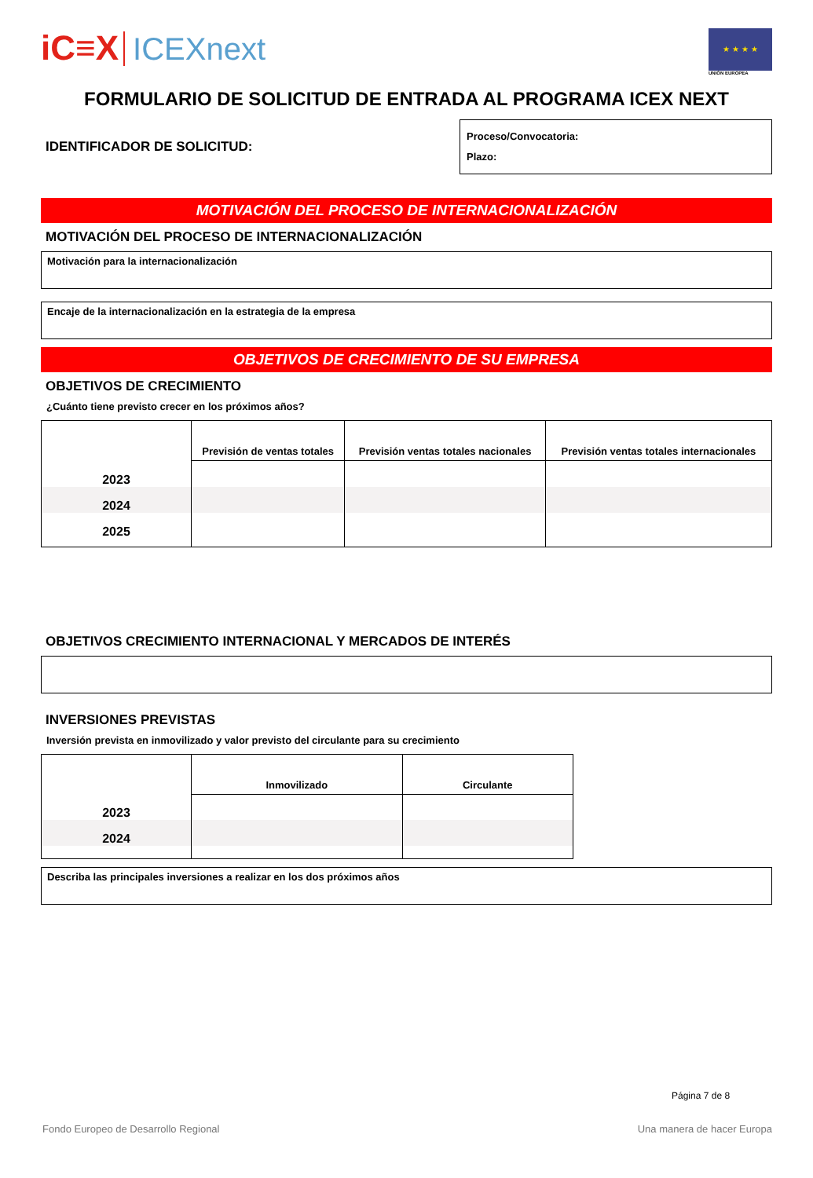iC≡X ICEXnext
★ ★ ★ ★
UNIÓN EUROPEA
FORMULARIO DE SOLICITUD DE ENTRADA AL PROGRAMA ICEX NEXT
IDENTIFICADOR DE SOLICITUD:
Proceso/Convocatoria:
Plazo:
MOTIVACIÓN DEL PROCESO DE INTERNACIONALIZACIÓN
MOTIVACIÓN DEL PROCESO DE INTERNACIONALIZACIÓN
Motivación para la internacionalización
Encaje de la internacionalización en la estrategia de la empresa
OBJETIVOS DE CRECIMIENTO DE SU EMPRESA
OBJETIVOS DE CRECIMIENTO
¿Cuánto tiene previsto crecer en los próximos años?
| | Previsión de ventas totales | Previsión ventas totales nacionales | Previsión ventas totales internacionales |
| --- | --- | --- | --- |
| 2023 | | | |
| 2024 | | | |
| 2025 | | | |
OBJETIVOS CRECIMIENTO INTERNACIONAL Y MERCADOS DE INTERÉS
INVERSIONES PREVISTAS
Inversión prevista en inmovilizado y valor previsto del circulante para su crecimiento
| | Inmovilizado | Circulante |
| --- | --- | --- |
| 2023 | | |
| 2024 | | |
Describa las principales inversiones a realizar en los dos próximos años
Página 7 de 8
Fondo Europeo de Desarrollo Regional Una manera de hacer Europa